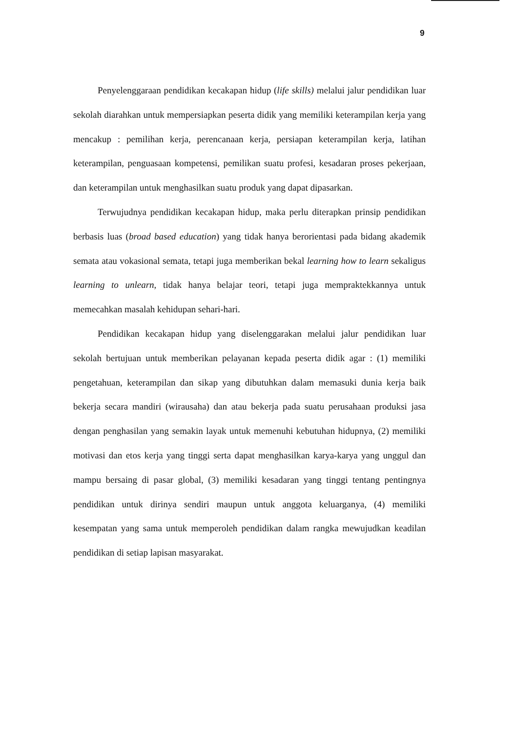9
Penyelenggaraan pendidikan kecakapan hidup (life skills) melalui jalur pendidikan luar sekolah diarahkan untuk mempersiapkan peserta didik yang memiliki keterampilan kerja yang mencakup : pemilihan kerja, perencanaan kerja, persiapan keterampilan kerja, latihan keterampilan, penguasaan kompetensi, pemilikan suatu profesi, kesadaran proses pekerjaan, dan keterampilan untuk menghasilkan suatu produk yang dapat dipasarkan.
Terwujudnya pendidikan kecakapan hidup, maka perlu diterapkan prinsip pendidikan berbasis luas (broad based education) yang tidak hanya berorientasi pada bidang akademik semata atau vokasional semata, tetapi juga memberikan bekal learning how to learn sekaligus learning to unlearn, tidak hanya belajar teori, tetapi juga mempraktekkannya untuk memecahkan masalah kehidupan sehari-hari.
Pendidikan kecakapan hidup yang diselenggarakan melalui jalur pendidikan luar sekolah bertujuan untuk memberikan pelayanan kepada peserta didik agar : (1) memiliki pengetahuan, keterampilan dan sikap yang dibutuhkan dalam memasuki dunia kerja baik bekerja secara mandiri (wirausaha) dan atau bekerja pada suatu perusahaan produksi jasa dengan penghasilan yang semakin layak untuk memenuhi kebutuhan hidupnya, (2) memiliki motivasi dan etos kerja yang tinggi serta dapat menghasilkan karya-karya yang unggul dan mampu bersaing di pasar global, (3) memiliki kesadaran yang tinggi tentang pentingnya pendidikan untuk dirinya sendiri maupun untuk anggota keluarganya, (4) memiliki kesempatan yang sama untuk memperoleh pendidikan dalam rangka mewujudkan keadilan pendidikan di setiap lapisan masyarakat.